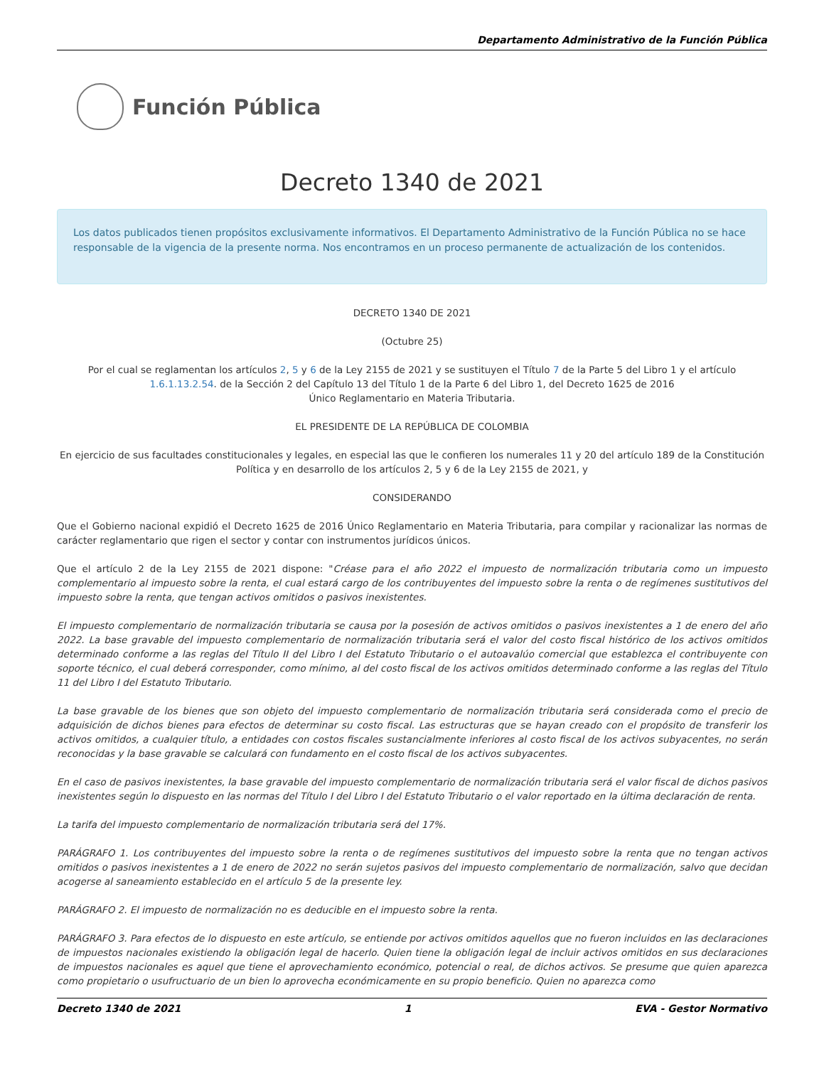Departamento Administrativo de la Función Pública
Función Pública
Decreto 1340 de 2021
Los datos publicados tienen propósitos exclusivamente informativos. El Departamento Administrativo de la Función Pública no se hace responsable de la vigencia de la presente norma. Nos encontramos en un proceso permanente de actualización de los contenidos.
DECRETO 1340 DE 2021
(Octubre 25)
Por el cual se reglamentan los artículos 2, 5 y 6 de la Ley 2155 de 2021 y se sustituyen el Título 7 de la Parte 5 del Libro 1 y el artículo 1.6.1.13.2.54. de la Sección 2 del Capítulo 13 del Título 1 de la Parte 6 del Libro 1, del Decreto 1625 de 2016
Único Reglamentario en Materia Tributaria.
EL PRESIDENTE DE LA REPÚBLICA DE COLOMBIA
En ejercicio de sus facultades constitucionales y legales, en especial las que le confieren los numerales 11 y 20 del artículo 189 de la Constitución Política y en desarrollo de los artículos 2, 5 y 6 de la Ley 2155 de 2021, y
CONSIDERANDO
Que el Gobierno nacional expidió el Decreto 1625 de 2016 Único Reglamentario en Materia Tributaria, para compilar y racionalizar las normas de carácter reglamentario que rigen el sector y contar con instrumentos jurídicos únicos.
Que el artículo 2 de la Ley 2155 de 2021 dispone: "Créase para el año 2022 el impuesto de normalización tributaria como un impuesto complementario al impuesto sobre la renta, el cual estará cargo de los contribuyentes del impuesto sobre la renta o de regímenes sustitutivos del impuesto sobre la renta, que tengan activos omitidos o pasivos inexistentes.
El impuesto complementario de normalización tributaria se causa por la posesión de activos omitidos o pasivos inexistentes a 1 de enero del año 2022. La base gravable del impuesto complementario de normalización tributaria será el valor del costo fiscal histórico de los activos omitidos determinado conforme a las reglas del Título II del Libro I del Estatuto Tributario o el autoavalúo comercial que establezca el contribuyente con soporte técnico, el cual deberá corresponder, como mínimo, al del costo fiscal de los activos omitidos determinado conforme a las reglas del Título 11 del Libro I del Estatuto Tributario.
La base gravable de los bienes que son objeto del impuesto complementario de normalización tributaria será considerada como el precio de adquisición de dichos bienes para efectos de determinar su costo fiscal. Las estructuras que se hayan creado con el propósito de transferir los activos omitidos, a cualquier título, a entidades con costos fiscales sustancialmente inferiores al costo fiscal de los activos subyacentes, no serán reconocidas y la base gravable se calculará con fundamento en el costo fiscal de los activos subyacentes.
En el caso de pasivos inexistentes, la base gravable del impuesto complementario de normalización tributaria será el valor fiscal de dichos pasivos inexistentes según lo dispuesto en las normas del Título I del Libro I del Estatuto Tributario o el valor reportado en la última declaración de renta.
La tarifa del impuesto complementario de normalización tributaria será del 17%.
PARÁGRAFO 1. Los contribuyentes del impuesto sobre la renta o de regímenes sustitutivos del impuesto sobre la renta que no tengan activos omitidos o pasivos inexistentes a 1 de enero de 2022 no serán sujetos pasivos del impuesto complementario de normalización, salvo que decidan acogerse al saneamiento establecido en el artículo 5 de la presente ley.
PARÁGRAFO 2. El impuesto de normalización no es deducible en el impuesto sobre la renta.
PARÁGRAFO 3. Para efectos de lo dispuesto en este artículo, se entiende por activos omitidos aquellos que no fueron incluidos en las declaraciones de impuestos nacionales existiendo la obligación legal de hacerlo. Quien tiene la obligación legal de incluir activos omitidos en sus declaraciones de impuestos nacionales es aquel que tiene el aprovechamiento económico, potencial o real, de dichos activos. Se presume que quien aparezca como propietario o usufructuario de un bien lo aprovecha económicamente en su propio beneficio. Quien no aparezca como
Decreto 1340 de 2021 1 EVA - Gestor Normativo